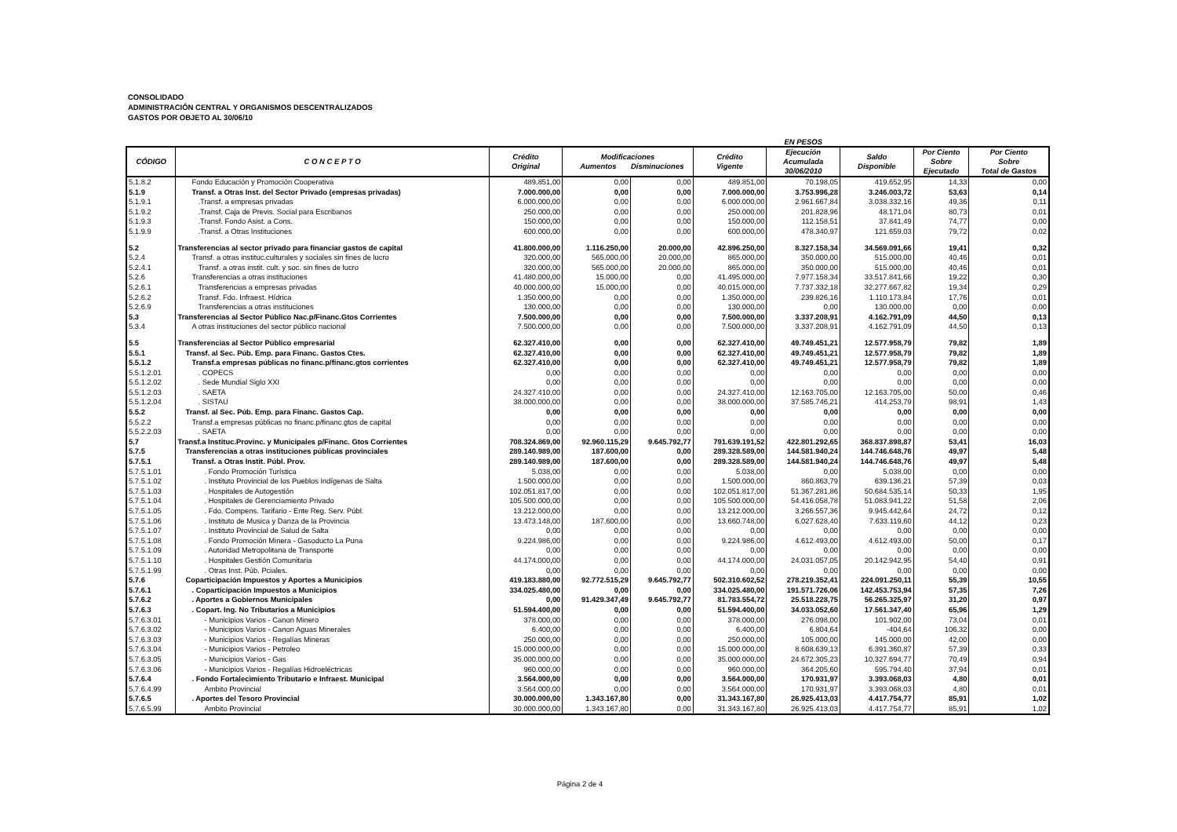CONSOLIDADO
ADMINISTRACIÓN CENTRAL Y ORGANISMOS DESCENTRALIZADOS
GASTOS POR OBJETO AL 30/06/10
EN PESOS
| CÓDIGO | C O N C E P T O | Crédito Original | Modificaciones Aumentos Disminuciones | | Crédito Vigente | Ejecución Acumulada 30/06/2010 | Saldo Disponible | Por Ciento Sobre Ejecutado | Por Ciento Sobre Total de Gastos |
| --- | --- | --- | --- | --- | --- | --- | --- | --- | --- |
| 5.1.8.2 | Fondo Educación y Promoción Cooperativa | 489.851,00 | 0,00 | 0,00 | 489.851,00 | 70.198,05 | 419.652,95 | 14,33 | 0,00 |
| 5.1.9 | Transf. a Otras Inst. del Sector Privado (empresas privadas) | 7.000.000,00 | 0,00 | 0,00 | 7.000.000,00 | 3.753.996,28 | 3.246.003,72 | 53,63 | 0,14 |
| 5.1.9.1 | .Transf. a empresas privadas | 6.000.000,00 | 0,00 | 0,00 | 6.000.000,00 | 2.961.667,84 | 3.038.332,16 | 49,36 | 0,11 |
| 5.1.9.2 | .Transf. Caja de Previs. Social para Escribanos | 250.000,00 | 0,00 | 0,00 | 250.000,00 | 201.828,96 | 48.171,04 | 80,73 | 0,01 |
| 5.1.9.3 | .Transf. Fondo Asist. a Cons. | 150.000,00 | 0,00 | 0,00 | 150.000,00 | 112.158,51 | 37.841,49 | 74,77 | 0,00 |
| 5.1.9.9 | .Transf. a Otras Instituciones | 600.000,00 | 0,00 | 0,00 | 600.000,00 | 478.340,97 | 121.659,03 | 79,72 | 0,02 |
| 5.2 | Transferencias al sector privado para financiar gastos de capital | 41.800.000,00 | 1.116.250,00 | 20.000,00 | 42.896.250,00 | 8.327.158,34 | 34.569.091,66 | 19,41 | 0,32 |
| 5.2.4 | Transf. a otras instituc.culturales y sociales sin fines de lucro | 320.000,00 | 565.000,00 | 20.000,00 | 865.000,00 | 350.000,00 | 515.000,00 | 40,46 | 0,01 |
| 5.2.4.1 | Transf. a otras instit. cult. y soc. sin fines de lucro | 320.000,00 | 565.000,00 | 20.000,00 | 865.000,00 | 350.000,00 | 515.000,00 | 40,46 | 0,01 |
| 5.2.6 | Transferencias a otras instituciones | 41.480.000,00 | 15.000,00 | 0,00 | 41.495.000,00 | 7.977.158,34 | 33.517.841,66 | 19,22 | 0,30 |
| 5.2.6.1 | Transferencias a empresas privadas | 40.000.000,00 | 15.000,00 | 0,00 | 40.015.000,00 | 7.737.332,18 | 32.277.667,82 | 19,34 | 0,29 |
| 5.2.6.2 | Transf. Fdo. Infraest. Hídrica | 1.350.000,00 | 0,00 | 0,00 | 1.350.000,00 | 239.826,16 | 1.110.173,84 | 17,76 | 0,01 |
| 5.2.6.9 | Transferencias a otras instituciones | 130.000,00 | 0,00 | 0,00 | 130.000,00 | 0,00 | 130.000,00 | 0,00 | 0,00 |
| 5.3 | Transferencias al Sector Público Nac.p/Financ.Gtos Corrientes | 7.500.000,00 | 0,00 | 0,00 | 7.500.000,00 | 3.337.208,91 | 4.162.791,09 | 44,50 | 0,13 |
| 5.3.4 | A otras instituciones del sector público nacional | 7.500.000,00 | 0,00 | 0,00 | 7.500.000,00 | 3.337.208,91 | 4.162.791,09 | 44,50 | 0,13 |
| 5.5 | Transferencias al Sector Público empresarial | 62.327.410,00 | 0,00 | 0,00 | 62.327.410,00 | 49.749.451,21 | 12.577.958,79 | 79,82 | 1,89 |
| 5.5.1 | Transf. al Sec. Púb. Emp. para Financ. Gastos Ctes. | 62.327.410,00 | 0,00 | 0,00 | 62.327.410,00 | 49.749.451,21 | 12.577.958,79 | 79,82 | 1,89 |
| 5.5.1.2 | Transf.a empresas públicas no financ.p/financ.gtos corrientes | 62.327.410,00 | 0,00 | 0,00 | 62.327.410,00 | 49.749.451,21 | 12.577.958,79 | 79,82 | 1,89 |
| 5.5.1.2.01 | . COPECS | 0,00 | 0,00 | 0,00 | 0,00 | 0,00 | 0,00 | 0,00 | 0,00 |
| 5.5.1.2.02 | . Sede Mundial Siglo XXI | 0,00 | 0,00 | 0,00 | 0,00 | 0,00 | 0,00 | 0,00 | 0,00 |
| 5.5.1.2.03 | . SAETA | 24.327.410,00 | 0,00 | 0,00 | 24.327.410,00 | 12.163.705,00 | 12.163.705,00 | 50,00 | 0,46 |
| 5.5.1.2.04 | . SISTAU | 38.000.000,00 | 0,00 | 0,00 | 38.000.000,00 | 37.585.746,21 | 414.253,79 | 98,91 | 1,43 |
| 5.5.2 | Transf. al Sec. Púb. Emp. para Financ. Gastos Cap. | 0,00 | 0,00 | 0,00 | 0,00 | 0,00 | 0,00 | 0,00 | 0,00 |
| 5.5.2.2 | Transf.a empresas públicas no financ.p/financ.gtos de capital | 0,00 | 0,00 | 0,00 | 0,00 | 0,00 | 0,00 | 0,00 | 0,00 |
| 5.5.2.2.03 | . SAETA | 0,00 | 0,00 | 0,00 | 0,00 | 0,00 | 0,00 | 0,00 | 0,00 |
| 5.7 | Transf.a Instituc.Provinc. y Municipales p/Financ. Gtos Corrientes | 708.324.869,00 | 92.960.115,29 | 9.645.792,77 | 791.639.191,52 | 422.801.292,65 | 368.837.898,87 | 53,41 | 16,03 |
| 5.7.5 | Transferencias a otras instituciones públicas provinciales | 289.140.989,00 | 187.600,00 | 0,00 | 289.328.589,00 | 144.581.940,24 | 144.746.648,76 | 49,97 | 5,48 |
| 5.7.5.1 | Transf. a Otras Instit. Públ. Prov. | 289.140.989,00 | 187.600,00 | 0,00 | 289.328.589,00 | 144.581.940,24 | 144.746.648,76 | 49,97 | 5,48 |
| 5.7.5.1.01 | . Fondo Promoción Turística | 5.038,00 | 0,00 | 0,00 | 5.038,00 | 0,00 | 5.038,00 | 0,00 | 0,00 |
| 5.7.5.1.02 | . Instituto Provincial de los Pueblos Indígenas de Salta | 1.500.000,00 | 0,00 | 0,00 | 1.500.000,00 | 860.863,79 | 639.136,21 | 57,39 | 0,03 |
| 5.7.5.1.03 | . Hospitales de Autogestión | 102.051.817,00 | 0,00 | 0,00 | 102.051.817,00 | 51.367.281,86 | 50.684.535,14 | 50,33 | 1,95 |
| 5.7.5.1.04 | . Hospitales de Gerenciamiento Privado | 105.500.000,00 | 0,00 | 0,00 | 105.500.000,00 | 54.416.058,78 | 51.083.941,22 | 51,58 | 2,06 |
| 5.7.5.1.05 | . Fdo. Compens. Tarifario - Ente Reg. Serv. Públ. | 13.212.000,00 | 0,00 | 0,00 | 13.212.000,00 | 3.266.557,36 | 9.945.442,64 | 24,72 | 0,12 |
| 5.7.5.1.06 | . Instituto de Musica y Danza de la Provincia | 13.473.148,00 | 187.600,00 | 0,00 | 13.660.748,00 | 6.027.628,40 | 7.633.119,60 | 44,12 | 0,23 |
| 5.7.5.1.07 | . Instituto Provincial de Salud de Salta | 0,00 | 0,00 | 0,00 | 0,00 | 0,00 | 0,00 | 0,00 | 0,00 |
| 5.7.5.1.08 | . Fondo Promoción Minera - Gasoducto La Puna | 9.224.986,00 | 0,00 | 0,00 | 9.224.986,00 | 4.612.493,00 | 4.612.493,00 | 50,00 | 0,17 |
| 5.7.5.1.09 | . Autoridad Metropolitana de Transporte | 0,00 | 0,00 | 0,00 | 0,00 | 0,00 | 0,00 | 0,00 | 0,00 |
| 5.7.5.1.10 | . Hospitales Gestión Comunitaria | 44.174.000,00 | 0,00 | 0,00 | 44.174.000,00 | 24.031.057,05 | 20.142.942,95 | 54,40 | 0,91 |
| 5.7.5.1.99 | . Otras Inst. Púb. Pciales. | 0,00 | 0,00 | 0,00 | 0,00 | 0,00 | 0,00 | 0,00 | 0,00 |
| 5.7.6 | Coparticipación Impuestos y Aportes a Municipios | 419.183.880,00 | 92.772.515,29 | 9.645.792,77 | 502.310.602,52 | 278.219.352,41 | 224.091.250,11 | 55,39 | 10,55 |
| 5.7.6.1 | . Coparticipación Impuestos a Municipios | 334.025.480,00 | 0,00 | 0,00 | 334.025.480,00 | 191.571.726,06 | 142.453.753,94 | 57,35 | 7,26 |
| 5.7.6.2 | . Aportes a Gobiernos Municipales | 0,00 | 91.429.347,49 | 9.645.792,77 | 81.783.554,72 | 25.518.228,75 | 56.265.325,97 | 31,20 | 0,97 |
| 5.7.6.3 | . Copart. Ing. No Tributarios a Municipios | 51.594.400,00 | 0,00 | 0,00 | 51.594.400,00 | 34.033.052,60 | 17.561.347,40 | 65,96 | 1,29 |
| 5.7.6.3.01 | - Municipios Varios - Canon Minero | 378.000,00 | 0,00 | 0,00 | 378.000,00 | 276.098,00 | 101.902,00 | 73,04 | 0,01 |
| 5.7.6.3.02 | - Municipios Varios - Canon Aguas Minerales | 6.400,00 | 0,00 | 0,00 | 6.400,00 | 6.804,64 | -404,64 | 106,32 | 0,00 |
| 5.7.6.3.03 | - Municipios Varios - Regalías Mineras | 250.000,00 | 0,00 | 0,00 | 250.000,00 | 105.000,00 | 145.000,00 | 42,00 | 0,00 |
| 5.7.6.3.04 | - Municipios Varios - Petroleo | 15.000.000,00 | 0,00 | 0,00 | 15.000.000,00 | 8.608.639,13 | 6.391.360,87 | 57,39 | 0,33 |
| 5.7.6.3.05 | - Municipios Varios - Gas | 35.000.000,00 | 0,00 | 0,00 | 35.000.000,00 | 24.672.305,23 | 10.327.694,77 | 70,49 | 0,94 |
| 5.7.6.3.06 | - Municipios Varios - Regalías Hidroeléctricas | 960.000,00 | 0,00 | 0,00 | 960.000,00 | 364.205,60 | 595.794,40 | 37,94 | 0,01 |
| 5.7.6.4 | . Fondo Fortalecimiento Tributario e Infraest. Municipal | 3.564.000,00 | 0,00 | 0,00 | 3.564.000,00 | 170.931,97 | 3.393.068,03 | 4,80 | 0,01 |
| 5.7.6.4.99 | Ambito Provincial | 3.564.000,00 | 0,00 | 0,00 | 3.564.000,00 | 170.931,97 | 3.393.068,03 | 4,80 | 0,01 |
| 5.7.6.5 | . Aportes del Tesoro Provincial | 30.000.000,00 | 1.343.167,80 | 0,00 | 31.343.167,80 | 26.925.413,03 | 4.417.754,77 | 85,91 | 1,02 |
| 5.7.6.5.99 | Ambito Provincial | 30.000.000,00 | 1.343.167,80 | 0,00 | 31.343.167,80 | 26.925.413,03 | 4.417.754,77 | 85,91 | 1,02 |
Página 2 de 4